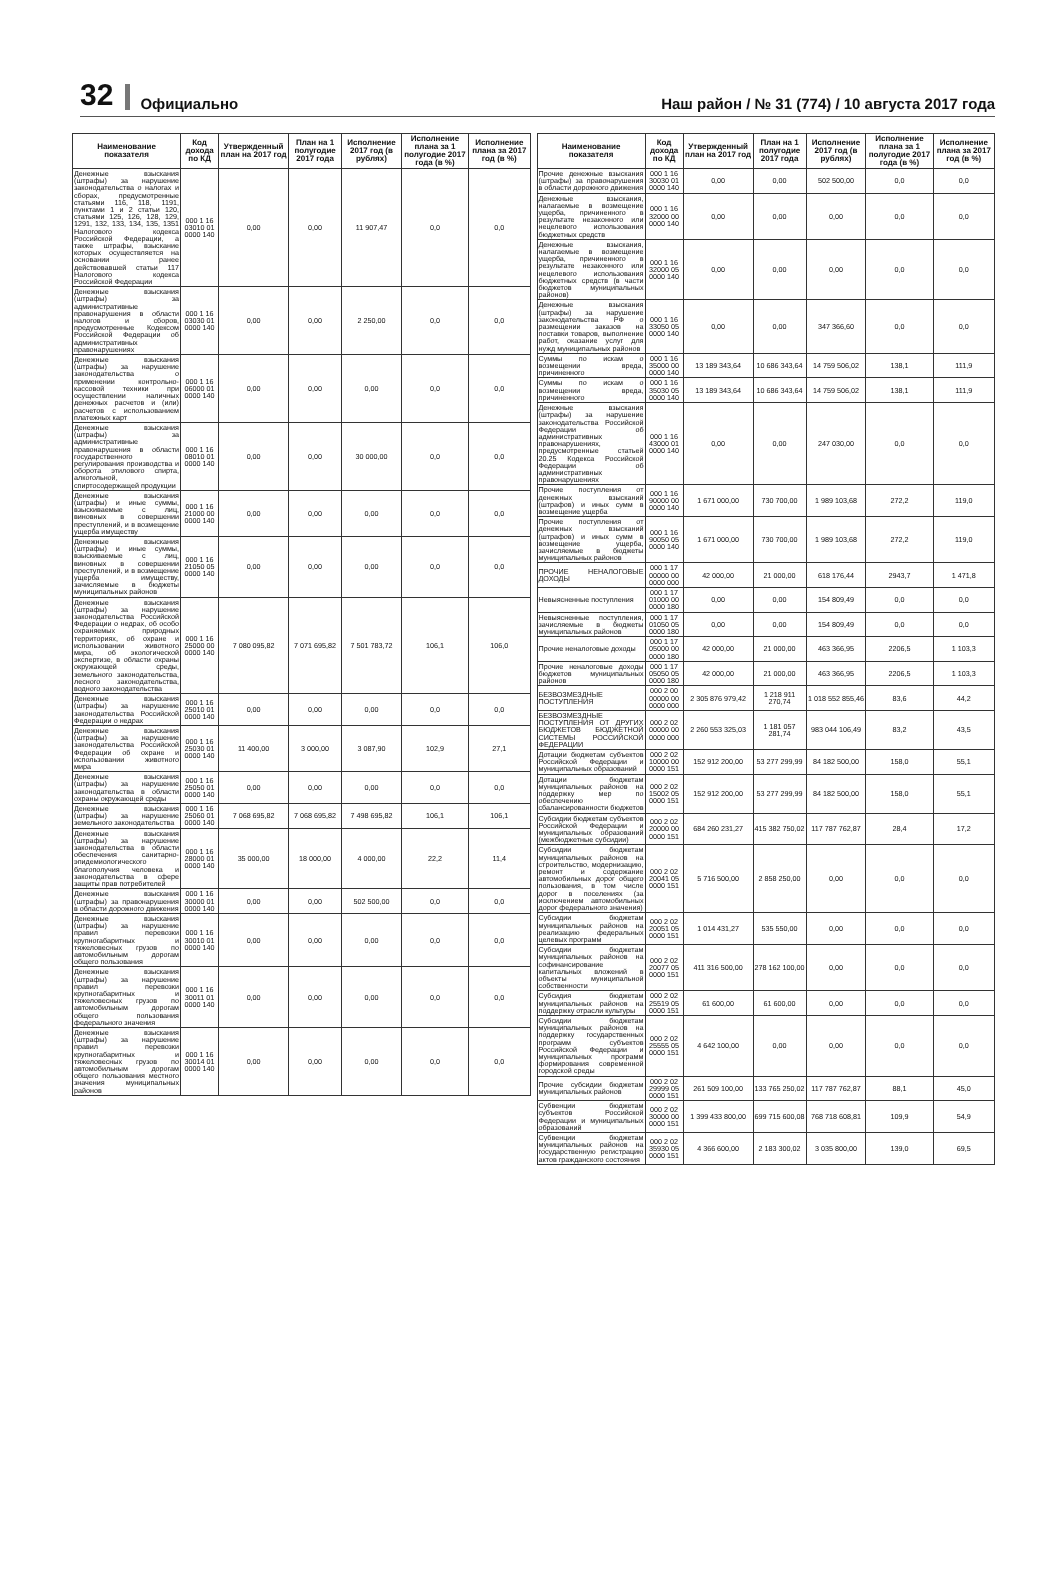32 Официально Наш район / № 31 (774) / 10 августа 2017 года
| Наименование показателя | Код дохода по КД | Утвержденный план на 2017 год | План на 1 полугодие 2017 года | Исполнение 2017 год (в рублях) | Исполнение плана за 1 полугодие 2017 года (в %) | Исполнение плана за 2017 год (в %) |
| --- | --- | --- | --- | --- | --- | --- |
| Денежные взыскания (штрафы) за нарушение законодательства о налогах и сборах, предусмотренные статьями 116, 118, 1191, пунктами 1 и 2 статьи 120, статьями 125, 126, 128, 129, 1291, 132, 133, 134, 135, 1351 Налогового кодекса Российской Федерации, а также штрафы, взыскание которых осуществляется на основании ранее действовавшей статьи 117 Налогового кодекса Российской Федерации | 000 1 16 03010 01 0000 140 | 0,00 | 0,00 | 11 907,47 | 0,0 | 0,0 |
| Денежные взыскания (штрафы) за административные правонарушения в области налогов и сборов, предусмотренные Кодексом Российской Федерации об административных правонарушениях | 000 1 16 03030 01 0000 140 | 0,00 | 0,00 | 2 250,00 | 0,0 | 0,0 |
| Денежные взыскания (штрафы) за нарушение законодательства о применении контрольно-кассовой техники при осуществлении наличных денежных расчетов и (или) расчетов с использованием платежных карт | 000 1 16 06000 01 0000 140 | 0,00 | 0,00 | 0,00 | 0,0 | 0,0 |
| Денежные взыскания (штрафы) за административные правонарушения в области государственного регулирования производства и оборота этилового спирта, алкогольной, спиртосодержащей продукции | 000 1 16 08010 01 0000 140 | 0,00 | 0,00 | 30 000,00 | 0,0 | 0,0 |
| Денежные взыскания (штрафы) и иные суммы, взыскиваемые с лиц, виновных в совершении преступлений, и в возмещение ущерба имуществу | 000 1 16 21000 00 0000 140 | 0,00 | 0,00 | 0,00 | 0,0 | 0,0 |
| Денежные взыскания (штрафы) и иные суммы, взыскиваемые с лиц, виновных в совершении преступлений, и в возмещение ущерба имуществу, зачисляемые в бюджеты муниципальных районов | 000 1 16 21050 05 0000 140 | 0,00 | 0,00 | 0,00 | 0,0 | 0,0 |
| Денежные взыскания (штрафы) за нарушение законодательства Российской Федерации о недрах, об особо охраняемых природных территориях, об охране и использовании животного мира, об экологической экспертизе, в области охраны окружающей среды, земельного законодательства, лесного законодательства, водного законодательства | 000 1 16 25000 00 0000 140 | 7 080 095,82 | 7 071 695,82 | 7 501 783,72 | 106,1 | 106,0 |
| Денежные взыскания (штрафы) за нарушение законодательства Российской Федерации о недрах | 000 1 16 25010 01 0000 140 | 0,00 | 0,00 | 0,00 | 0,0 | 0,0 |
| Денежные взыскания (штрафы) за нарушение законодательства Российской Федерации об охране и использовании животного мира | 000 1 16 25030 01 0000 140 | 11 400,00 | 3 000,00 | 3 087,90 | 102,9 | 27,1 |
| Денежные взыскания (штрафы) за нарушение законодательства в области охраны окружающей среды | 000 1 16 25050 01 0000 140 | 0,00 | 0,00 | 0,00 | 0,0 | 0,0 |
| Денежные взыскания (штрафы) за нарушение земельного законодательства | 000 1 16 25060 01 0000 140 | 7 068 695,82 | 7 068 695,82 | 7 498 695,82 | 106,1 | 106,1 |
| Денежные взыскания (штрафы) за нарушение законодательства в области обеспечения санитарно-эпидемиологического благополучия человека и законодательства в сфере защиты прав потребителей | 000 1 16 28000 01 0000 140 | 35 000,00 | 18 000,00 | 4 000,00 | 22,2 | 11,4 |
| Денежные взыскания (штрафы) за правонарушения в области дорожного движения | 000 1 16 30000 01 0000 140 | 0,00 | 0,00 | 502 500,00 | 0,0 | 0,0 |
| Денежные взыскания (штрафы) за нарушение правил перевозки крупногабаритных и тяжеловесных грузов по автомобильным дорогам общего пользования | 000 1 16 30010 01 0000 140 | 0,00 | 0,00 | 0,00 | 0,0 | 0,0 |
| Денежные взыскания (штрафы) за нарушение правил перевозки крупногабаритных и тяжеловесных грузов по автомобильным дорогам общего пользования федерального значения | 000 1 16 30011 01 0000 140 | 0,00 | 0,00 | 0,00 | 0,0 | 0,0 |
| Денежные взыскания (штрафы) за нарушение правил перевозки крупногабаритных и тяжеловесных грузов по автомобильным дорогам общего пользования местного значения муниципальных районов | 000 1 16 30014 01 0000 140 | 0,00 | 0,00 | 0,00 | 0,0 | 0,0 |
| Наименование показателя | Код дохода по КД | Утвержденный план на 2017 год | План на 1 полугодие 2017 года | Исполнение 2017 год (в рублях) | Исполнение плана за 1 полугодие 2017 года (в %) | Исполнение плана за 2017 год (в %) |
| --- | --- | --- | --- | --- | --- | --- |
| Прочие денежные взыскания (штрафы) за правонарушения в области дорожного движения | 000 1 16 30030 01 0000 140 | 0,00 | 0,00 | 502 500,00 | 0,0 | 0,0 |
| Денежные взыскания, налагаемые в возмещение ущерба, причиненного в результате незаконного или нецелевого использования бюджетных средств | 000 1 16 32000 00 0000 140 | 0,00 | 0,00 | 0,00 | 0,0 | 0,0 |
| Денежные взыскания, налагаемые в возмещение ущерба, причиненного в результате незаконного или нецелевого использования бюджетных средств (в части бюджетов муниципальных районов) | 000 1 16 32000 05 0000 140 | 0,00 | 0,00 | 0,00 | 0,0 | 0,0 |
| Денежные взыскания (штрафы) за нарушение законодательства РФ о размещении заказов на поставки товаров, выполнение работ, оказание услуг для нужд муниципальных районов | 000 1 16 33050 05 0000 140 | 0,00 | 0,00 | 347 366,60 | 0,0 | 0,0 |
| Суммы по искам о возмещении вреда, причиненного | 000 1 16 35000 00 0000 140 | 13 189 343,64 | 10 686 343,64 | 14 759 506,02 | 138,1 | 111,9 |
| Суммы по искам о возмещении вреда, причиненного | 000 1 16 35030 05 0000 140 | 13 189 343,64 | 10 686 343,64 | 14 759 506,02 | 138,1 | 111,9 |
| Денежные взыскания (штрафы) за нарушение законодательства Российской Федерации об административных правонарушениях, предусмотренные статьей 20.25 Кодекса Российской Федерации об административных правонарушениях | 000 1 16 43000 01 0000 140 | 0,00 | 0,00 | 247 030,00 | 0,0 | 0,0 |
| Прочие поступления от денежных взысканий (штрафов) и иных сумм в возмещение ущерба | 000 1 16 90000 00 0000 140 | 1 671 000,00 | 730 700,00 | 1 989 103,68 | 272,2 | 119,0 |
| Прочие поступления от денежных взысканий (штрафов) и иных сумм в возмещение ущерба, зачисляемые в бюджеты муниципальных районов | 000 1 16 90050 05 0000 140 | 1 671 000,00 | 730 700,00 | 1 989 103,68 | 272,2 | 119,0 |
| ПРОЧИЕ НЕНАЛОГОВЫЕ ДОХОДЫ | 000 1 17 00000 00 0000 000 | 42 000,00 | 21 000,00 | 618 176,44 | 2943,7 | 1 471,8 |
| Невыясненные поступления | 000 1 17 01000 00 0000 180 | 0,00 | 0,00 | 154 809,49 | 0,0 | 0,0 |
| Невыясненные поступления, зачисляемые в бюджеты муниципальных районов | 000 1 17 01050 05 0000 180 | 0,00 | 0,00 | 154 809,49 | 0,0 | 0,0 |
| Прочие неналоговые доходы | 000 1 17 05000 00 0000 180 | 42 000,00 | 21 000,00 | 463 366,95 | 2206,5 | 1 103,3 |
| Прочие неналоговые доходы бюджетов муниципальных районов | 000 1 17 05050 05 0000 180 | 42 000,00 | 21 000,00 | 463 366,95 | 2206,5 | 1 103,3 |
| БЕЗВОЗМЕЗДНЫЕ ПОСТУПЛЕНИЯ | 000 2 00 00000 00 0000 000 | 2 305 876 979,42 | 1 218 911 270,74 | 1 018 552 855,46 | 83,6 | 44,2 |
| БЕЗВОЗМЕЗДНЫЕ ПОСТУПЛЕНИЯ ОТ ДРУГИХ БЮДЖЕТОВ БЮДЖЕТНОЙ СИСТЕМЫ РОССИЙСКОЙ ФЕДЕРАЦИИ | 000 2 02 00000 00 0000 000 | 2 260 553 325,03 | 1 181 057 281,74 | 983 044 106,49 | 83,2 | 43,5 |
| Дотации бюджетам субъектов Российской Федерации и муниципальных образований | 000 2 02 10000 00 0000 151 | 152 912 200,00 | 53 277 299,99 | 84 182 500,00 | 158,0 | 55,1 |
| Дотации бюджетам муниципальных районов на поддержку мер по обеспечению сбалансированности бюджетов | 000 2 02 15002 05 0000 151 | 152 912 200,00 | 53 277 299,99 | 84 182 500,00 | 158,0 | 55,1 |
| Субсидии бюджетам субъектов Российской Федерации и муниципальных образований (межбюджетные субсидии) | 000 2 02 20000 00 0000 151 | 684 260 231,27 | 415 382 750,02 | 117 787 762,87 | 28,4 | 17,2 |
| Субсидии бюджетам муниципальных районов на строительство, модернизацию, ремонт и содержание автомобильных дорог общего пользования, в том числе дорог в поселениях (за исключением автомобильных дорог федерального значения) | 000 2 02 20041 05 0000 151 | 5 716 500,00 | 2 858 250,00 | 0,00 | 0,0 | 0,0 |
| Субсидии бюджетам муниципальных районов на реализацию федеральных целевых программ | 000 2 02 20051 05 0000 151 | 1 014 431,27 | 535 550,00 | 0,00 | 0,0 | 0,0 |
| Субсидии бюджетам муниципальных районов на софинансирование капитальных вложений в объекты муниципальной собственности | 000 2 02 20077 05 0000 151 | 411 316 500,00 | 278 162 100,00 | 0,00 | 0,0 | 0,0 |
| Субсидия бюджетам муниципальных районов на поддержку отрасли культуры | 000 2 02 25519 05 0000 151 | 61 600,00 | 61 600,00 | 0,00 | 0,0 | 0,0 |
| Субсидии бюджетам муниципальных районов на поддержку государственных программ субъектов Российской Федерации и муниципальных программ формирования современной городской среды | 000 2 02 25555 05 0000 151 | 4 642 100,00 | 0,00 | 0,00 | 0,0 | 0,0 |
| Прочие субсидии бюджетам муниципальных районов | 000 2 02 29999 05 0000 151 | 261 509 100,00 | 133 765 250,02 | 117 787 762,87 | 88,1 | 45,0 |
| Субвенции бюджетам субъектов Российской Федерации и муниципальных образований | 000 2 02 30000 00 0000 151 | 1 399 433 800,00 | 699 715 600,08 | 768 718 608,81 | 109,9 | 54,9 |
| Субвенции бюджетам муниципальных районов на государственную регистрацию актов гражданского состояния | 000 2 02 35930 05 0000 151 | 4 366 600,00 | 2 183 300,02 | 3 035 800,00 | 139,0 | 69,5 |